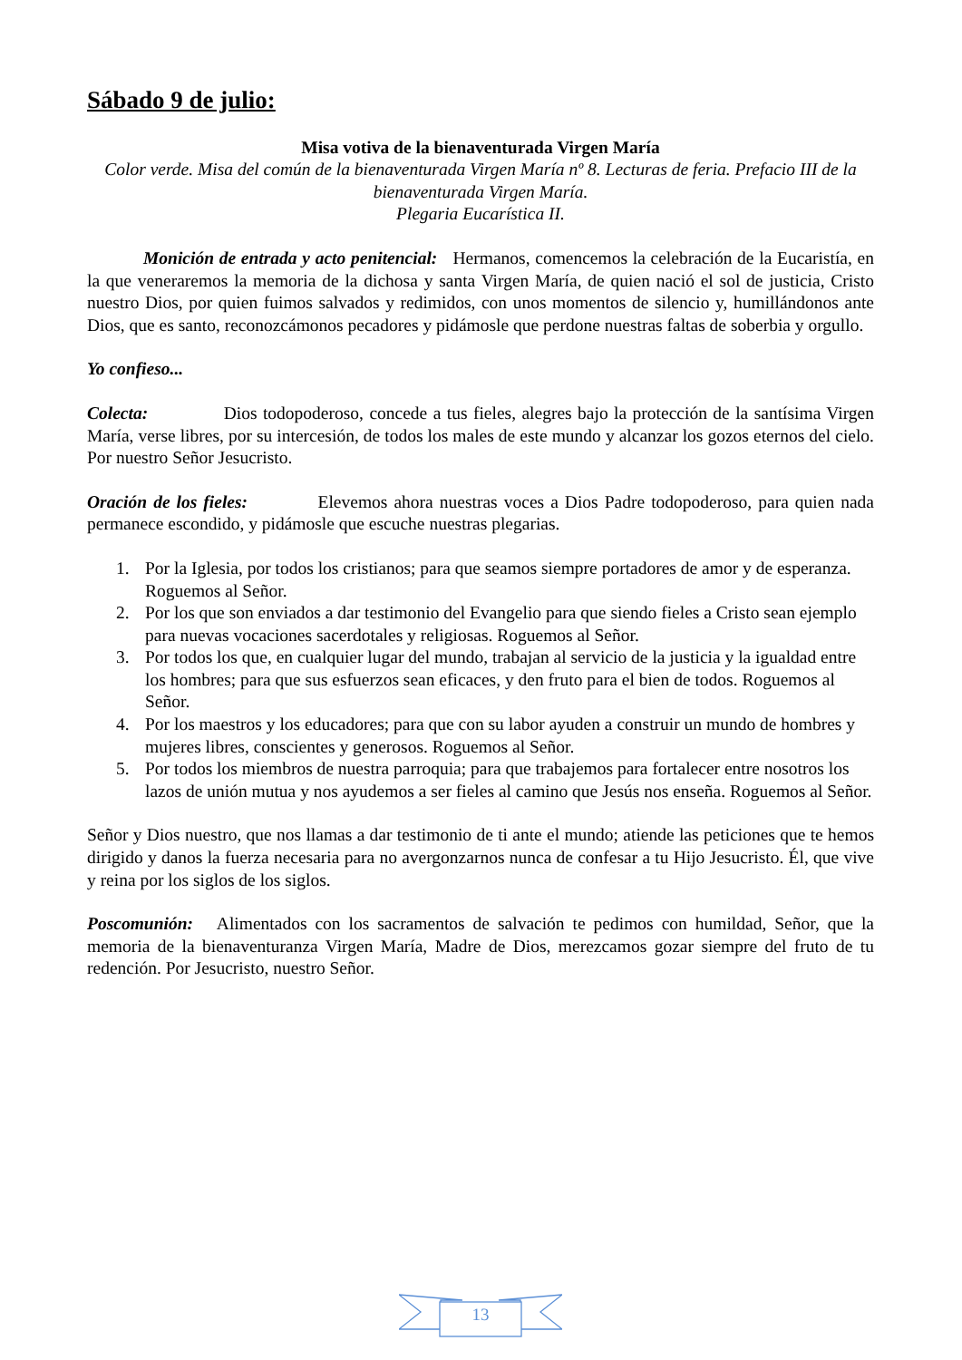Sábado 9 de julio:
Misa votiva de la bienaventurada Virgen María
Color verde. Misa del común de la bienaventurada Virgen María nº 8. Lecturas de feria. Prefacio III de la bienaventurada Virgen María.
Plegaria Eucarística II.
Monición de entrada y acto penitencial: Hermanos, comencemos la celebración de la Eucaristía, en la que veneraremos la memoria de la dichosa y santa Virgen María, de quien nació el sol de justicia, Cristo nuestro Dios, por quien fuimos salvados y redimidos, con unos momentos de silencio y, humillándonos ante Dios, que es santo, reconozcámonos pecadores y pidámosle que perdone nuestras faltas de soberbia y orgullo.
Yo confieso...
Colecta: Dios todopoderoso, concede a tus fieles, alegres bajo la protección de la santísima Virgen María, verse libres, por su intercesión, de todos los males de este mundo y alcanzar los gozos eternos del cielo. Por nuestro Señor Jesucristo.
Oración de los fieles: Elevemos ahora nuestras voces a Dios Padre todopoderoso, para quien nada permanece escondido, y pidámosle que escuche nuestras plegarias.
1. Por la Iglesia, por todos los cristianos; para que seamos siempre portadores de amor y de esperanza. Roguemos al Señor.
2. Por los que son enviados a dar testimonio del Evangelio para que siendo fieles a Cristo sean ejemplo para nuevas vocaciones sacerdotales y religiosas. Roguemos al Señor.
3. Por todos los que, en cualquier lugar del mundo, trabajan al servicio de la justicia y la igualdad entre los hombres; para que sus esfuerzos sean eficaces, y den fruto para el bien de todos. Roguemos al Señor.
4. Por los maestros y los educadores; para que con su labor ayuden a construir un mundo de hombres y mujeres libres, conscientes y generosos. Roguemos al Señor.
5. Por todos los miembros de nuestra parroquia; para que trabajemos para fortalecer entre nosotros los lazos de unión mutua y nos ayudemos a ser fieles al camino que Jesús nos enseña. Roguemos al Señor.
Señor y Dios nuestro, que nos llamas a dar testimonio de ti ante el mundo; atiende las peticiones que te hemos dirigido y danos la fuerza necesaria para no avergonzarnos nunca de confesar a tu Hijo Jesucristo. Él, que vive y reina por los siglos de los siglos.
Poscomunión: Alimentados con los sacramentos de salvación te pedimos con humildad, Señor, que la memoria de la bienaventuranza Virgen María, Madre de Dios, merezcamos gozar siempre del fruto de tu redención. Por Jesucristo, nuestro Señor.
13